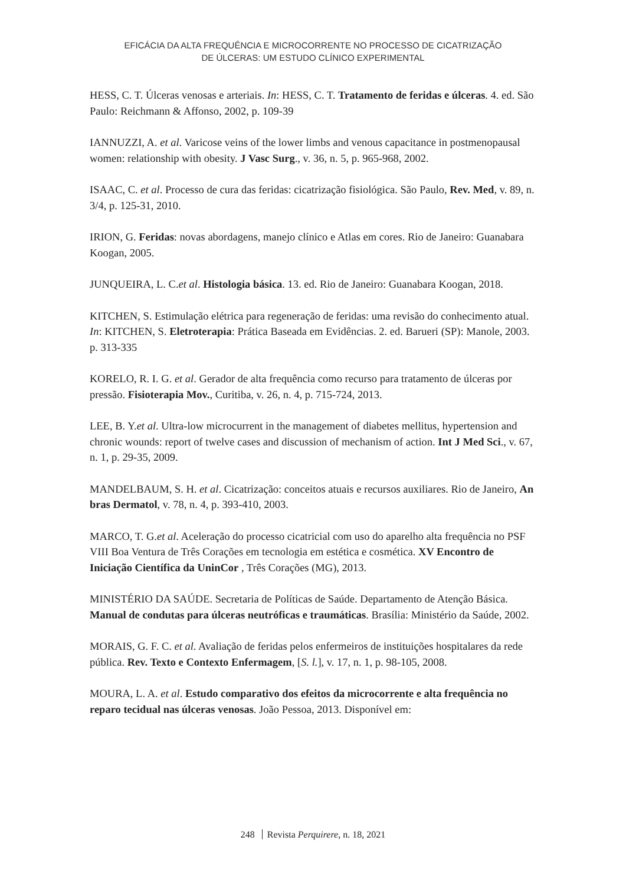EFICÁCIA DA ALTA FREQUÊNCIA E MICROCORRENTE NO PROCESSO DE CICATRIZAÇÃO
DE ÚLCERAS: UM ESTUDO CLÍNICO EXPERIMENTAL
HESS, C. T. Úlceras venosas e arteriais. In: HESS, C. T. Tratamento de feridas e úlceras. 4. ed. São Paulo: Reichmann & Affonso, 2002, p. 109-39
IANNUZZI, A. et al. Varicose veins of the lower limbs and venous capacitance in postmenopausal women: relationship with obesity. J Vasc Surg., v. 36, n. 5, p. 965-968, 2002.
ISAAC, C. et al. Processo de cura das feridas: cicatrização fisiológica. São Paulo, Rev. Med, v. 89, n. 3/4, p. 125-31, 2010.
IRION, G. Feridas: novas abordagens, manejo clínico e Atlas em cores. Rio de Janeiro: Guanabara Koogan, 2005.
JUNQUEIRA, L. C.et al. Histologia básica. 13. ed. Rio de Janeiro: Guanabara Koogan, 2018.
KITCHEN, S. Estimulação elétrica para regeneração de feridas: uma revisão do conhecimento atual. In: KITCHEN, S. Eletroterapia: Prática Baseada em Evidências. 2. ed. Barueri (SP): Manole, 2003. p. 313-335
KORELO, R. I. G. et al. Gerador de alta frequência como recurso para tratamento de úlceras por pressão. Fisioterapia Mov., Curitiba, v. 26, n. 4, p. 715-724, 2013.
LEE, B. Y.et al. Ultra-low microcurrent in the management of diabetes mellitus, hypertension and chronic wounds: report of twelve cases and discussion of mechanism of action. Int J Med Sci., v. 67, n. 1, p. 29-35, 2009.
MANDELBAUM, S. H. et al. Cicatrização: conceitos atuais e recursos auxiliares. Rio de Janeiro, An bras Dermatol, v. 78, n. 4, p. 393-410, 2003.
MARCO, T. G.et al. Aceleração do processo cicatricial com uso do aparelho alta frequência no PSF VIII Boa Ventura de Três Corações em tecnologia em estética e cosmética. XV Encontro de Iniciação Científica da UninCor , Três Corações (MG), 2013.
MINISTÉRIO DA SAÚDE. Secretaria de Políticas de Saúde. Departamento de Atenção Básica. Manual de condutas para úlceras neutróficas e traumáticas. Brasília: Ministério da Saúde, 2002.
MORAIS, G. F. C. et al. Avaliação de feridas pelos enfermeiros de instituições hospitalares da rede pública. Rev. Texto e Contexto Enfermagem, [S. l.], v. 17, n. 1, p. 98-105, 2008.
MOURA, L. A. et al. Estudo comparativo dos efeitos da microcorrente e alta frequência no reparo tecidual nas úlceras venosas. João Pessoa, 2013. Disponível em:
248 Revista Perquirere, n. 18, 2021